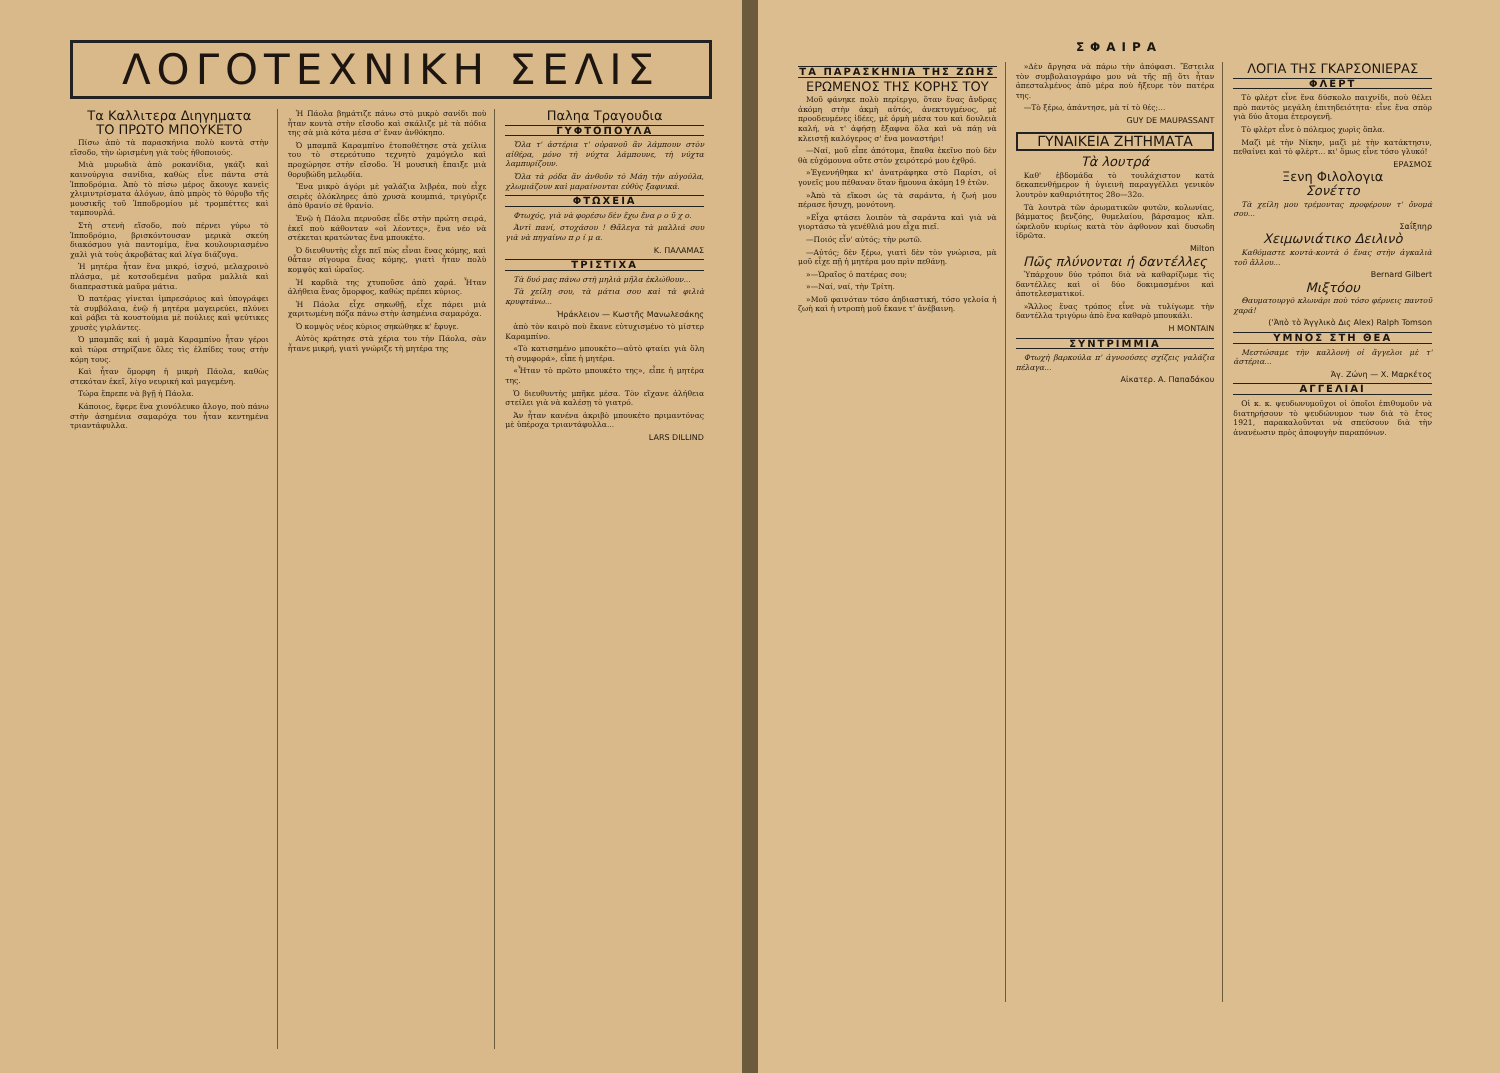ΛΟΓΟΤΕΧΝΙΚΗ ΣΕΛΙΣ
Τα Καλλιτερα Διηγηματα
ΤΟ ΠΡΩΤΟ ΜΠΟΥΚΕΤΟ
Πίσω ἀπὸ τὰ παρασκήνια πολὺ κοντὰ στὴν εἴσοδο, τὴν ὡρισμένη γιὰ τοὺς ἠθοποιούς.
Μιὰ μυρωδιὰ ἀπὸ ροκανίδια, γκάζι καὶ καινούργια σανίδια, καθὼς εἶνε πάντα στὰ Ἱπποδρόμια. Ἀπὸ τὸ πίσω μέρος ἄκουγε κανεὶς χλιμιντρίσματα ἀλόγων, ἀπὸ μπρὸς τὸ θόρυβο τῆς μουσικῆς τοῦ Ἱπποδρομίου μὲ τρομπέττες καὶ ταμπουρλά.
Στὴ στενὴ εἴσοδο, ποὺ πέρνει γύρω τὸ Ἱπποδρόμιο, βρισκόντουσαν μερικὰ σκεύη διακόσμου γιὰ παντομίμα, ἕνα κουλουριασμένο χαλὶ γιὰ τοὺς ἀκροβάτας καὶ λίγα διάζυγα.
Ἡ μητέρα ἦταν ἕνα μικρό, ἰσχνό, μελαχροινὸ πλάσμα, μὲ κοτσοδεμένα μαῦρα μαλλιὰ καὶ διαπεραστικὰ μαῦρα μάτια.
Ὁ πατέρας γίνεται ἰμπρεσάριος καὶ ὑπογράφει τὰ συμβόλαια, ἐνῷ ἡ μητέρα μαγειρεύει, πλύνει καὶ ράβει τὰ κουστούμια μὲ πούλιες καὶ ψεύτικες χρυσὲς γιρλάντες.
Ὁ μπαμπᾶς καὶ ἡ μαμὰ Καραμπίνο ἦταν γέροι καὶ τώρα στηρίζανε ὅλες τὶς ἐλπίδες τους στὴν κόρη τους.
Καὶ ἦταν ὄμορφη ἡ μικρὴ Πάολα, καθὼς στεκόταν ἐκεῖ, λίγο νευρική καὶ μαγεμένη.
Τώρα ἔπρεπε νὰ βγῇ ἡ Πάολα.
Κάποιος, ἔφερε ἕνα χιονόλευκο ἄλογο, ποὺ πάνω στὴν ἀσημένια σαμαρόχα του ἦταν κεντημένα τριαντάφυλλα.
Ἡ Πάολα βημάτιζε πάνω στὸ μικρὸ σανίδι ποὺ ἦταν κοντὰ στὴν εἴσοδο καὶ σκάλιζε μὲ τὰ πόδια της σὰ μιὰ κότα μέσα σ' ἕναν ἀνθόκηπο.
Ὁ μπαμπᾶ Καραμπίνο ἑτοποθέτησε στὰ χείλια του τὸ στερεότυπο τεχνητὸ χαμόγελο καὶ προχώρησε στὴν εἴσοδο. Ἡ μουσικὴ ἔπαιξε μιὰ θορυβώδη μελῳδία.
Ἕνα μικρὸ ἀγόρι μὲ γαλάζια λιβρέα, ποὺ εἶχε σειρὲς ὁλόκληρες ἀπὸ χρυσὰ κουμπιά, τριγύριζε ἀπὸ θρανίο σὲ θρανίο.
Ἐνῷ ἡ Πάολα περνοῦσε εἶδε στὴν πρώτη σειρά, ἐκεῖ ποὺ κάθονταν «οἱ λέοντες», ἕνα νέο νὰ στέκεται κρατώντας ἕνα μπουκέτο.
Ὁ διευθυντὴς εἶχε πεῖ πὼς εἶναι ἕνας κόμης, καὶ θἆταν σίγουρα ἕνας κόμης, γιατὶ ἦταν πολὺ κομψὸς καὶ ὡραῖος.
Ἡ καρδιὰ της χτυποῦσε ἀπὸ χαρά. Ἦταν ἀλήθεια ἕνας ὄμορφος, καθὼς πρέπει κύριος.
Ἡ Πάολα εἶχε σηκωθῇ, εἶχε πάρει μιὰ χαριτωμένη πόζα πάνω στὴν ἀσημένια σαμαρόχα.
Ὁ κομψὸς νέος κύριος σηκώθηκε κ' ἔφυγε.
Αὐτὸς κράτησε στὰ χέρια του τὴν Πάολα, σὰν ἦτανε μικρή, γιατὶ γνώριζε τὴ μητέρα της
Παληα Τραγουδια
ΓΥΦΤΟΠΟΥΛΑ
Ὅλα τ' ἀστέρια τ' οὐρανοῦ ἂν λάμπουν στὸν αἰθέρα, μόνο τὴ νύχτα λάμπουνε, τὴ νύχτα λαμπυρίζουν.
Ὅλα τὰ ρόδα ἂν ἀνθοῦν τὸ Μάη τὴν αὐγούλα, χλωμιάζουν καὶ μαραίνονται εὐθὺς ξαφνικά.
ΦΤΩΧΕΙΑ
Φτωχός, γιὰ νὰ φορέσω δὲν ἔχω ἕνα ρ ο ῦ χ ο.
Ἀντὶ πανί, στοχάσου ! Θἄλεγα τὰ μαλλιά σου γιὰ νὰ πηγαίνω π ρ ί μ α.
Κ. ΠΑΛΑΜΑΣ
ΤΡΙΣΤΙΧΑ
Τὰ δυό μας πάνω στὴ μηλιὰ μῆλα ἐκλώθουν...
Τὰ χείλη σου, τὰ μάτια σου καὶ τὰ φιλιὰ κρυφτάνω...
Ἠράκλειον — Κωστῆς Μανωλεσάκης
ἀπὸ τὸν καιρὸ ποὺ ἔκανε εὐτυχισμένο τὸ μίστερ Καραμπίνο.
«Τὸ κατισημένο μπουκέτο—αὐτὸ φταίει γιὰ ὅλη τὴ συμφορά», εἶπε ἡ μητέρα.
«Ἦταν τὸ πρῶτο μπουκέτο της», εἶπε ἡ μητέρα της.
Ὁ διευθυντὴς μπῆκε μέσα. Τὸν εἴχανε ἀλήθεια στείλει γιὰ νὰ καλέσῃ τὸ γιατρό.
Ἀν ἦταν κανένα ἀκριβὸ μπουκέτο πριμαντόνας μὲ ὑπέροχα τριαντάφυλλα...
LARS DILLIND
ΣΦΑΙΡΑ
ΤΑ ΠΑΡΑΣΚΗΝΙΑ ΤΗΣ ΖΩΗΣ
ΕΡΩΜΕΝΟΣ ΤΗΣ ΚΟΡΗΣ ΤΟΥ
Μοῦ φάνηκε πολὺ περίεργο, ὅταν ἕνας ἄνδρας ἀκόμη στὴν ἀκμὴ αὐτός, ἀνεκτυγμένος, μὲ προοδευμένες ἰδέες, μὲ ὁρμὴ μέσα του καὶ δουλειὰ καλή, νὰ τ' ἀφήσῃ ἔξαφνα ὅλα καὶ νὰ πάῃ νὰ κλειστῇ καλόγερος σ' ἕνα μοναστήρι!
—Ναί, μοῦ εἶπε ἀπότομα, ἔπαθα ἐκεῖνο ποὺ δὲν θὰ εὐχόμουνα οὔτε στὸν χειρότερό μου ἐχθρό.
»Ἐγεννήθηκα κι' ἀνατράφηκα στὸ Παρίσι, οἱ γονεῖς μου πέθαναν ὅταν ἤμουνα ἀκόμη 19 ἐτῶν.
»Ἀπὸ τὰ εἴκοσι ὡς τὰ σαράντα, ἡ ζωή μου πέρασε ἥσυχη, μονότονη.
»Εἶχα φτάσει λοιπὸν τὰ σαράντα καὶ γιὰ νὰ γιορτάσω τὰ γενέθλιά μου εἶχα πιεῖ.
—Ποιός εἶν' αὐτός; τὴν ρωτῶ.
—Αὐτός; δὲν ξέρω, γιατὶ δὲν τὸν γνώρισα, μὰ μοῦ εἶχε πῇ ἡ μητέρα μου πρὶν πεθάνῃ.
»—Ὡραῖος ὁ πατέρας σου;
»—Ναί, ναί, τὴν Τρίτη.
»Μοῦ φαινόταν τόσο ἀηδιαστική, τόσο γελοία ἡ ζωὴ καὶ ἡ ντροπὴ μοῦ ἔκανε τ' ἀνέβαινη.
»Δὲν ἄργησα νὰ πάρω τὴν ἀπόφασι. Ἔστειλα τὸν συμβολαιογράφο μου νὰ τῆς πῇ ὅτι ἦταν ἀπεσταλμένος ἀπὸ μέρα ποὺ ἤξευρε τὸν πατέρα της.
—Τὸ ξέρω, ἀπάντησε, μὰ τί τὸ θές;...
GUY DE MAUPASSANT
ΓΥΝΑΙΚΕΙΑ ΖΗΤΗΜΑΤΑ
Τὰ λουτρά
Καθ' ἑβδομάδα τὸ τουλάχιστον κατὰ δεκαπενθήμερον ἡ ὑγιεινὴ παραγγέλλει γενικὸν λουτρὸν καθαριότητος 28ο—32ο.
Τὰ λουτρὰ τῶν ἀρωματικῶν φυτῶν, κολωνίας, βάμματος βενζόης, θυμελαίου, βάρσαμος κλπ. ὠφελοῦν κυρίως κατὰ τὸν ἀφθονον καὶ δυσωδη ἱδρῶτα.
Milton
Πῶς πλύνονται ἡ δαντέλλες
Ὑπάρχουν δύο τρόποι διὰ νὰ καθαρίζωμε τὶς δαντέλλες καὶ οἱ δύο δοκιμασμένοι καὶ ἀποτελεσματικοί.
»Ἄλλος ἕνας τρόπος εἶνε νὰ τυλίγωμε τὴν δαντέλλα τριγύρω ἀπὸ ἕνα καθαρὸ μπουκάλι.
H MONTAIN
ΣΥΝΤΡΙΜΜΙΑ
Φτωχὴ βαρκούλα π' ἀγνοούσες σχίζεις γαλάζια πέλαγα...
Αἰκατερ. Α. Παπαδάκου
ΛΟΓΙΑ ΤΗΣ ΓΚΑΡΣΟΝΙΕΡΑΣ
ΦΛΕΡΤ
Τὸ φλὲρτ εἶνε ἕνα δύσκολο παιχνίδι, ποὺ θέλει πρὸ παντὸς μεγάλη ἐπιτηδειότητα· εἶνε ἕνα σπὸρ γιὰ δύο ἄτομα ἑτερογενῆ.
Τὸ φλὲρτ εἶνε ὁ πόλεμος χωρὶς ὅπλα.
Μαζὶ μὲ τὴν Νίκην, μαζὶ μὲ τὴν κατάκτησιν, πεθαίνει καὶ τὸ φλὲρτ... κι' ὅμως εἶνε τόσο γλυκό!
ΕΡΑΣΜΟΣ
Ξενη Φιλολογια
Σονέττο
Τὰ χείλη μου τρέμοντας προφέρουν τ' ὄνομά σου...
Σαΐξπηρ
Χειμωνιάτικο Δειλινὸ
Καθόμαστε κοντὰ-κοντὰ ὁ ἕνας στὴν ἀγκαλιὰ τοῦ ἄλλου...
Bernard Gilbert
Μιξτόου
Θαυματουργὸ κλωνάρι ποὺ τόσο φέρνεις παντοῦ χαρά!
('Ἀπὸ τὸ Ἀγγλικὸ Δις Alex) Ralph Tomson
ΥΜΝΟΣ ΣΤΗ ΘΕΑ
Μεστώσαμε τὴν καλλονὴ οἱ ἄγγελοι μὲ τ' ἀστέρια...
Ἀγ. Ζώνη — Χ. Μαρκέτος
ΑΓΓΕΛΙΑΙ
Οἱ κ. κ. ψευδωνυμοῦχοι οἱ ὁποῖοι ἐπιθυμοῦν νὰ διατηρήσουν τὸ ψευδώνυμον των διὰ τὸ ἔτος 1921, παρακαλοῦνται νὰ σπεύσουν διὰ τὴν ἀνανέωσιν πρὸς ἀποφυγὴν παραπόνων.